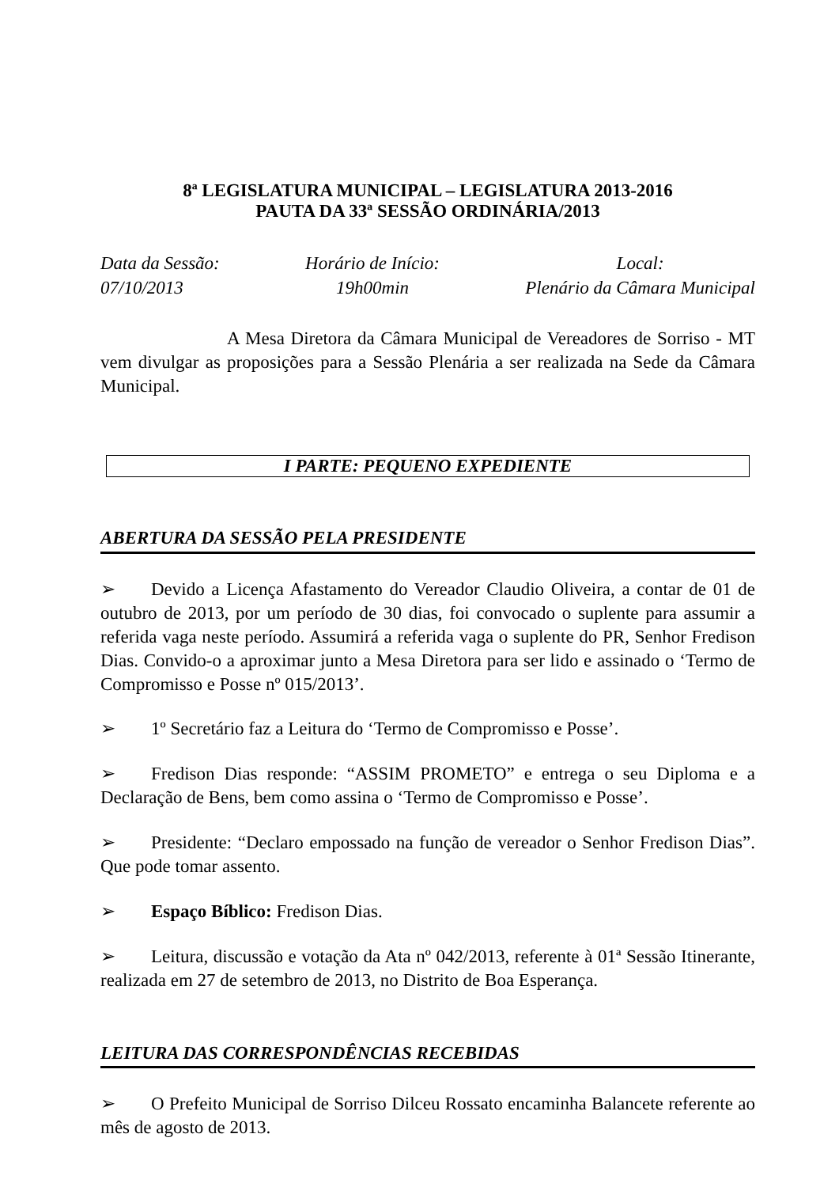8ª LEGISLATURA MUNICIPAL – LEGISLATURA 2013-2016
PAUTA DA 33ª SESSÃO ORDINÁRIA/2013
Data da Sessão:
07/10/2013
Horário de Início:
19h00min
Local:
Plenário da Câmara Municipal
A Mesa Diretora da Câmara Municipal de Vereadores de Sorriso - MT vem divulgar as proposições para a Sessão Plenária a ser realizada na Sede da Câmara Municipal.
I PARTE: PEQUENO EXPEDIENTE
ABERTURA DA SESSÃO PELA PRESIDENTE
➢ Devido a Licença Afastamento do Vereador Claudio Oliveira, a contar de 01 de outubro de 2013, por um período de 30 dias, foi convocado o suplente para assumir a referida vaga neste período. Assumirá a referida vaga o suplente do PR, Senhor Fredison Dias. Convido-o a aproximar junto a Mesa Diretora para ser lido e assinado o ‘Termo de Compromisso e Posse nº 015/2013’.
➢ 1º Secretário faz a Leitura do ‘Termo de Compromisso e Posse’.
➢ Fredison Dias responde: “ASSIM PROMETO” e entrega o seu Diploma e a Declaração de Bens, bem como assina o ‘Termo de Compromisso e Posse’.
➢ Presidente: “Declaro empossado na função de vereador o Senhor Fredison Dias”. Que pode tomar assento.
➢ Espaço Bíblico: Fredison Dias.
➢ Leitura, discussão e votação da Ata nº 042/2013, referente à 01ª Sessão Itinerante, realizada em 27 de setembro de 2013, no Distrito de Boa Esperança.
LEITURA DAS CORRESPONDÊNCIAS RECEBIDAS
➢ O Prefeito Municipal de Sorriso Dilceu Rossato encaminha Balancete referente ao mês de agosto de 2013.